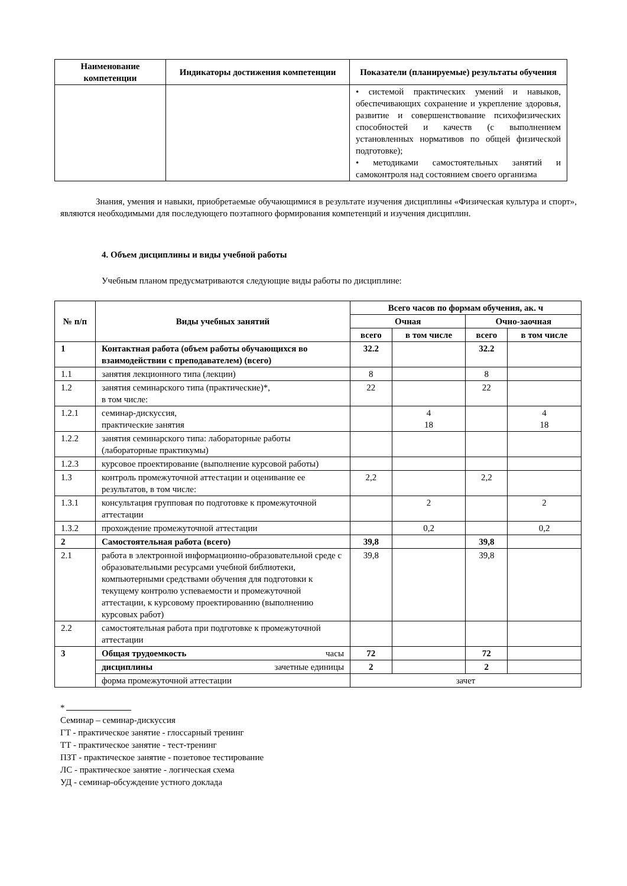| Наименование компетенции | Индикаторы достижения компетенции | Показатели (планируемые) результаты обучения |
| --- | --- | --- |
| | | • системой практических умений и навыков, обеспечивающих сохранение и укрепление здоровья, развитие и совершенствование психофизических способностей и качеств (с выполнением установленных нормативов по общей физической подготовке); • методиками самостоятельных занятий и самоконтроля над состоянием своего организма |
Знания, умения и навыки, приобретаемые обучающимися в результате изучения дисциплины «Физическая культура и спорт», являются необходимыми для последующего поэтапного формирования компетенций и изучения дисциплин.
4. Объем дисциплины и виды учебной работы
Учебным планом предусматриваются следующие виды работы по дисциплине:
| № п/п | Виды учебных занятий | Всего часов по формам обучения, ак. ч | | | |
| --- | --- | --- | --- | --- | --- |
| | | Очная | | Очно-заочная | |
| | | всего | в том числе | всего | в том числе |
| 1 | Контактная работа (объем работы обучающихся во взаимодействии с преподавателем) (всего) | 32.2 | | 32.2 | |
| 1.1 | занятия лекционного типа (лекции) | 8 | | 8 | |
| 1.2 | занятия семинарского типа (практические)*, в том числе: | 22 | | 22 | |
| 1.2.1 | семинар-дискуссия, практические занятия | | 4 18 | | 4 18 |
| 1.2.2 | занятия семинарского типа: лабораторные работы (лабораторные практикумы) | | | | |
| 1.2.3 | курсовое проектирование (выполнение курсовой работы) | | | | |
| 1.3 | контроль промежуточной аттестации и оценивание ее результатов, в том числе: | 2,2 | | 2,2 | |
| 1.3.1 | консультация групповая по подготовке к промежуточной аттестации | | 2 | | 2 |
| 1.3.2 | прохождение промежуточной аттестации | | 0,2 | | 0,2 |
| 2 | Самостоятельная работа (всего) | 39,8 | | 39,8 | |
| 2.1 | работа в электронной информационно-образовательной среде с образовательными ресурсами учебной библиотеки, компьютерными средствами обучения для подготовки к текущему контролю успеваемости и промежуточной аттестации, к курсовому проектированию (выполнению курсовых работ) | 39,8 | | 39,8 | |
| 2.2 | самостоятельная работа при подготовке к промежуточной аттестации | | | | |
| 3 | Общая трудоемкость часы | 72 | | 72 | |
| | дисциплины зачетные единицы | 2 | | 2 | |
| | форма промежуточной аттестации | зачет | | | |
*
Семинар – семинар-дискуссия
ГТ - практическое занятие - глоссарный тренинг
ТТ - практическое занятие - тест-тренинг
ПЗТ - практическое занятие - позетовое тестирование
ЛС - практическое занятие - логическая схема
УД - семинар-обсуждение устного доклада